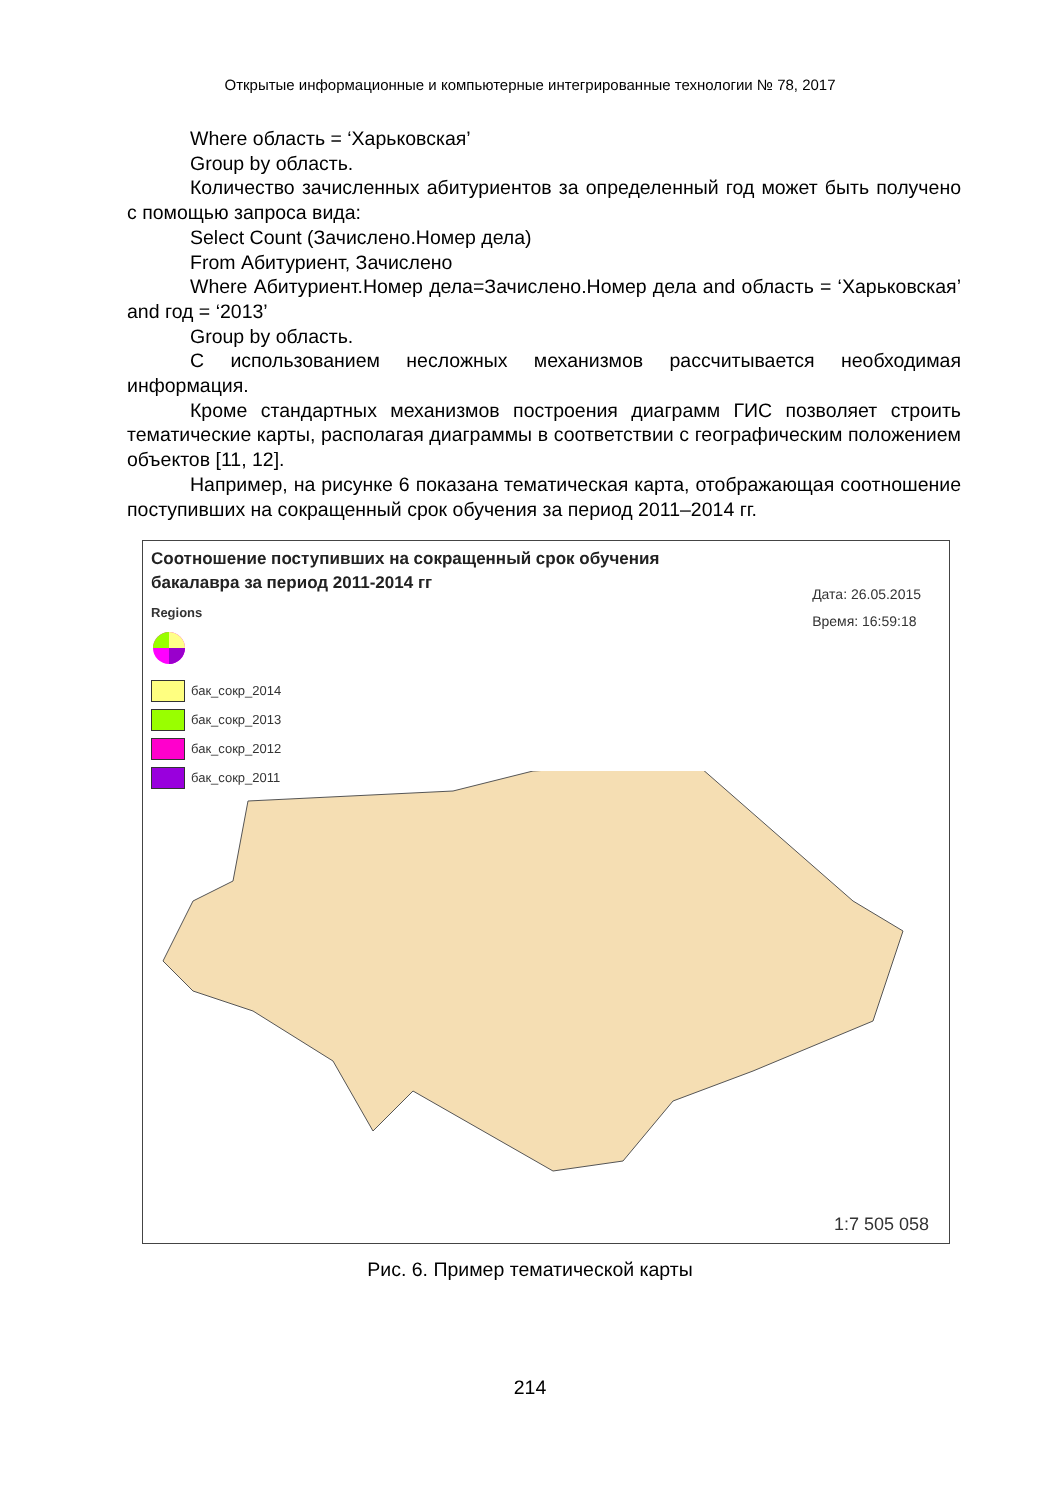Открытые информационные и компьютерные интегрированные технологии № 78, 2017
Where область = ‘Харьковская’
Group by область.
Количество зачисленных абитуриентов за определенный год может быть получено с помощью запроса вида:
Select Count (Зачислено.Номер дела)
From Абитуриент, Зачислено
Where Абитуриент.Номер дела=Зачислено.Номер дела and об­ласть = ‘Харьковская’ and год = ‘2013’
Group by область.
С использованием несложных механизмов рассчитывается необходимая информация.
Кроме стандартных механизмов построения диаграмм ГИС позволяет стро­ить тематические карты, располагая диаграммы в соответствии с географическим положением объектов [11, 12].
Например, на рисунке 6 показана тематическая карта, отображающая соот­ношение поступивших на сокращенный срок обучения за период 2011–2014 гг.
Соотношение поступивших на сокращенный срок обучения
бакалавра за период 2011-2014 гг
Дата: 26.05.2015
Время: 16:59:18
Regions
бак_сокр_2014
бак_сокр_2013
бак_сокр_2012
бак_сокр_2011
1:7 505 058
Рис. 6. Пример тематической карты
214